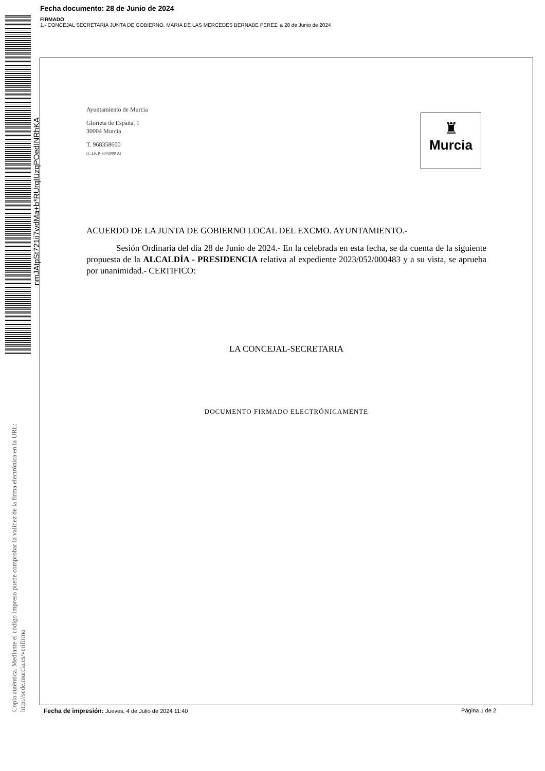Fecha documento: 28 de Junio de 2024
FIRMADO
1.- CONCEJAL SECRETARIA JUNTA DE GOBIERNO, MARIA DE LAS MERCEDES BERNABE PEREZ, a 28 de Junio de 2024
nmJAtpSt721ii7wdMa+b*RUrqIUzqPOedINRhKA
Copia auténtica. Mediante el código impreso puede comprobar la validez de la firma electrónica en la URL:
http://sede.murcia.es/verifirma
Ayuntamiento de Murcia
Glorieta de España, 1
30004 Murcia
T. 968358600
(C.I.F. P-3003000 A)
♜
Murcia
ACUERDO DE LA JUNTA DE GOBIERNO LOCAL DEL EXCMO. AYUNTAMIENTO.-
Sesión Ordinaria del día 28 de Junio de 2024.- En la celebrada en esta fecha, se da cuenta de la siguiente propuesta de la ALCALDÍA - PRESIDENCIA relativa al expediente 2023/052/000483 y a su vista, se aprueba por unanimidad.- CERTIFICO:
LA CONCEJAL-SECRETARIA
DOCUMENTO FIRMADO ELECTRÓNICAMENTE
Fecha de impresión: Jueves, 4 de Julio de 2024 11:40 Página 1 de 2